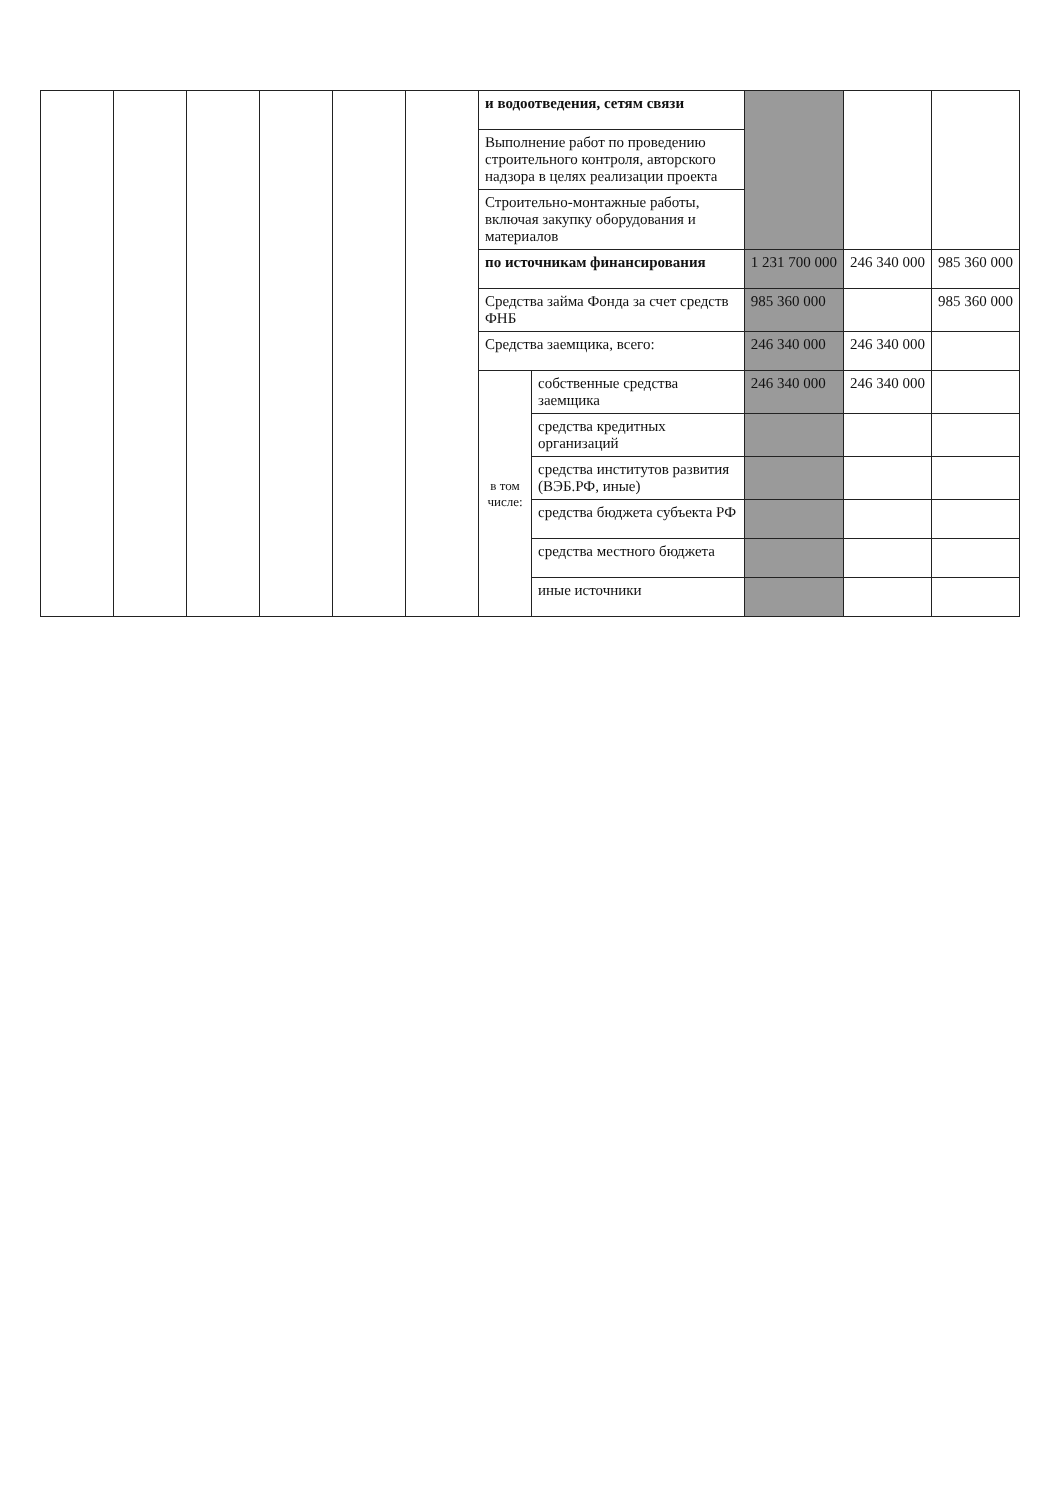| | | | | | | и водоотведения, сетям связи | | | | |
| | | | | | | Выполнение работ по проведению строительного контроля, авторского надзора в целях реализации проекта | | | | |
| | | | | | | Строительно-монтажные работы, включая закупку оборудования и материалов | | | | |
| | | | | | | по источникам финансирования | | 1 231 700 000 | 246 340 000 | 985 360 000 |
| | | | | | | Средства займа Фонда за счет средств ФНБ | | 985 360 000 | | 985 360 000 |
| | | | | | | Средства заемщика, всего: | | 246 340 000 | 246 340 000 | |
| | | | | | | в том числе: | собственные средства заемщика | 246 340 000 | 246 340 000 | |
| | | | | | | | средства кредитных организаций | | | |
| | | | | | | | средства институтов развития (ВЭБ.РФ, иные) | | | |
| | | | | | | | средства бюджета субъекта РФ | | | |
| | | | | | | | средства местного бюджета | | | |
| | | | | | | | иные источники | | | |